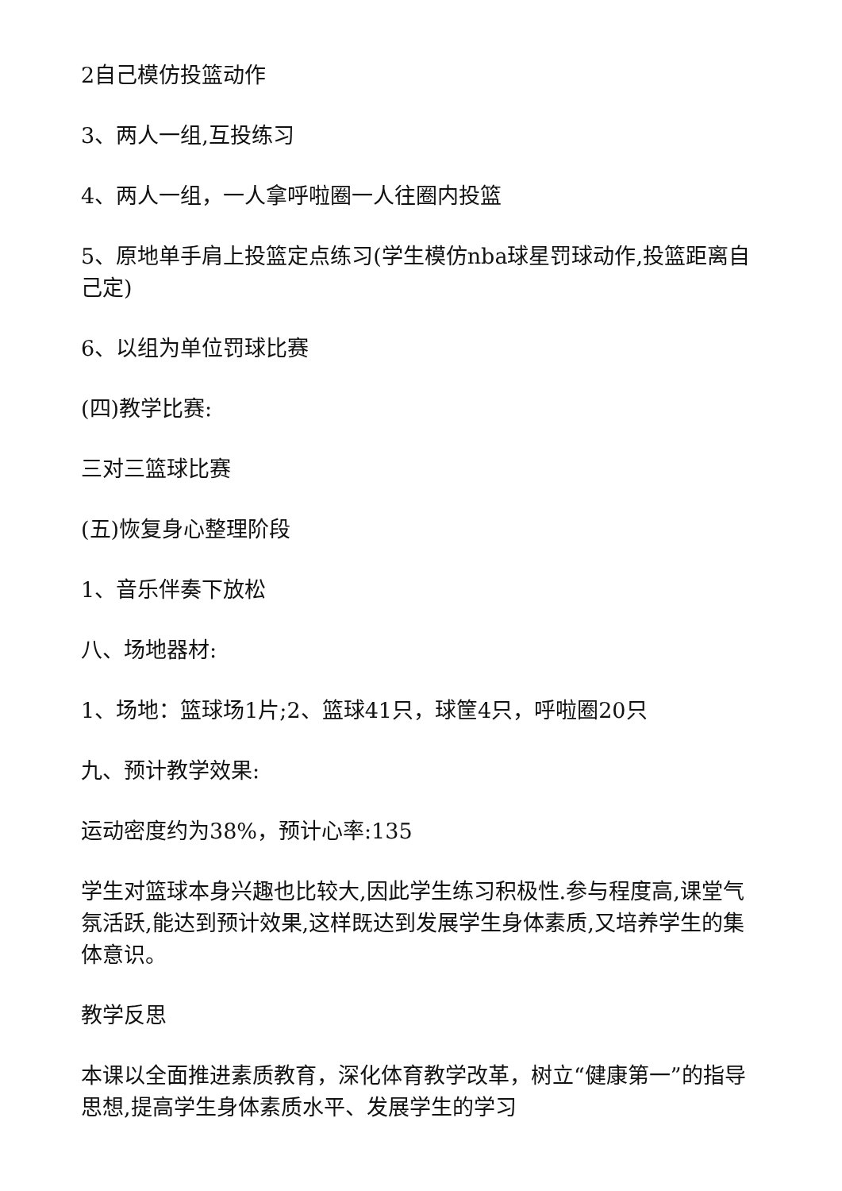2自己模仿投篮动作
3、两人一组,互投练习
4、两人一组，一人拿呼啦圈一人往圈内投篮
5、原地单手肩上投篮定点练习(学生模仿nba球星罚球动作,投篮距离自己定)
6、以组为单位罚球比赛
(四)教学比赛:
三对三篮球比赛
(五)恢复身心整理阶段
1、音乐伴奏下放松
八、场地器材:
1、场地：篮球场1片;2、篮球41只，球筐4只，呼啦圈20只
九、预计教学效果:
运动密度约为38%，预计心率:135
学生对篮球本身兴趣也比较大,因此学生练习积极性.参与程度高,课堂气氛活跃,能达到预计效果,这样既达到发展学生身体素质,又培养学生的集体意识。
教学反思
本课以全面推进素质教育，深化体育教学改革，树立“健康第一”的指导思想,提高学生身体素质水平、发展学生的学习